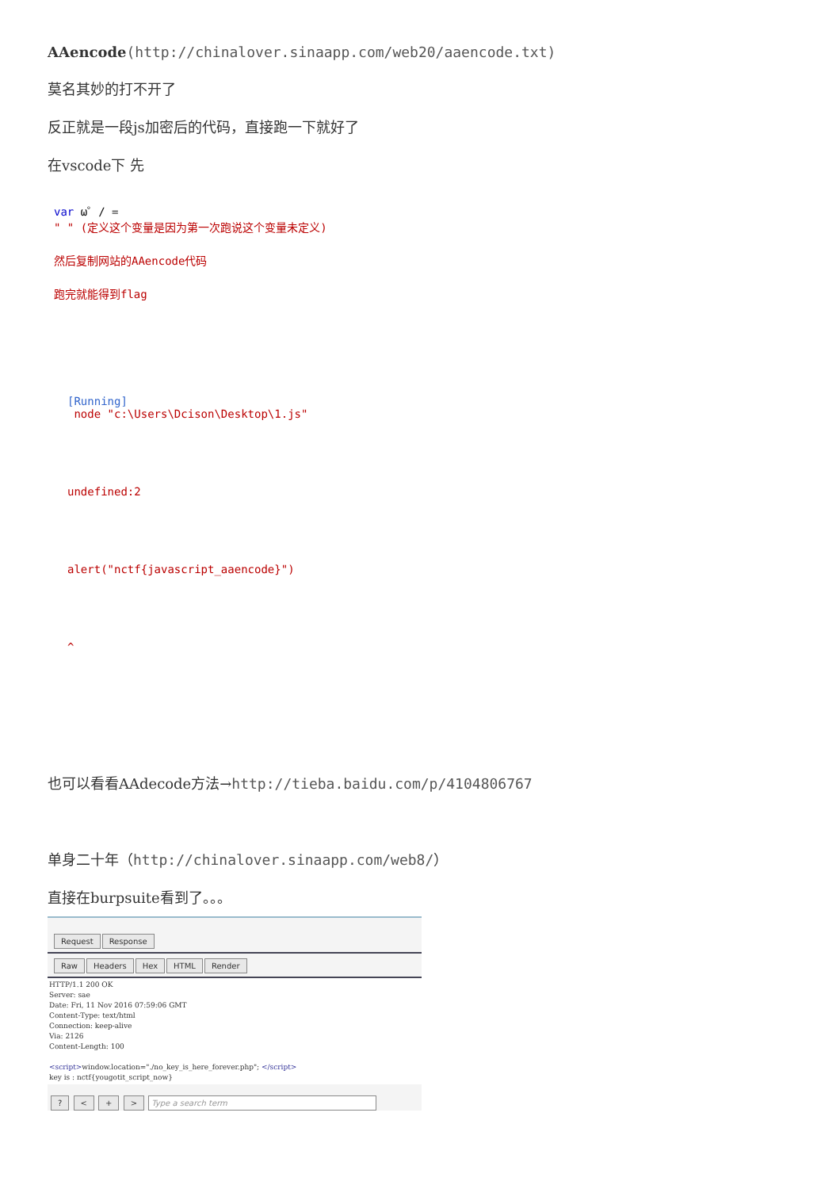AAencode(http://chinalover.sinaapp.com/web20/aaencode.txt)
莫名其妙的打不开了
反正就是一段js加密后的代码，直接跑一下就好了
在vscode下 先
var ω゜/ =
" " (定义这个变量是因为第一次跑说这个变量未定义)
然后复制网站的AAencode代码
跑完就能得到flag
[Running]
node "c:\Users\Dcison\Desktop\1.js"
undefined:2
alert("nctf{javascript_aaencode}")
^
也可以看看AAdecode方法→http://tieba.baidu.com/p/4104806767
单身二十年（http://chinalover.sinaapp.com/web8/）
直接在burpsuite看到了。。。
Request Response
Raw Headers Hex HTML Render
HTTP/1.1 200 OK
Server: sae
Date: Fri, 11 Nov 2016 07:59:06 GMT
Content-Type: text/html
Connection: keep-alive
Via: 2126
Content-Length: 100
<script>window.location="./no_key_is_here_forever.php"; </script>
key is : nctf{yougotit_script_now}
? < + > Type a search term